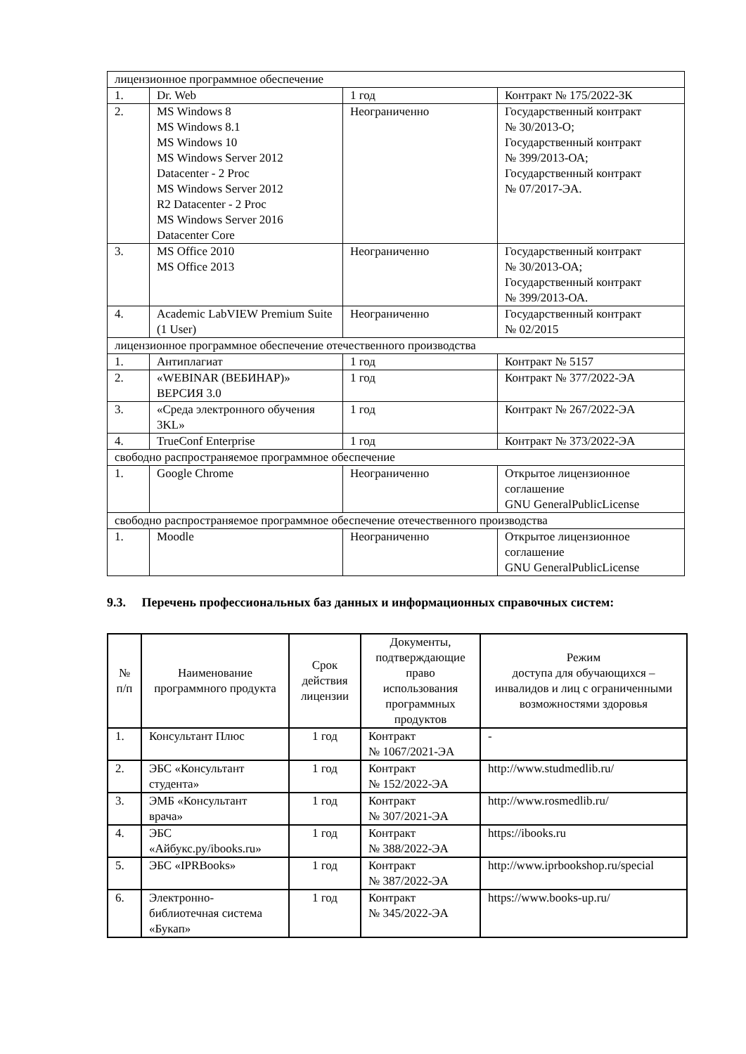| лицензионное программное обеспечение | | | |
| 1. | Dr. Web | 1 год | Контракт № 175/2022-ЗК |
| 2. | MS Windows 8 MS Windows 8.1 MS Windows 10 MS Windows Server 2012 Datacenter - 2 Proc MS Windows Server 2012 R2 Datacenter - 2 Proc MS Windows Server 2016 Datacenter Core | Неограниченно | Государственный контракт № 30/2013-О; Государственный контракт № 399/2013-ОА; Государственный контракт № 07/2017-ЭА. |
| 3. | MS Office 2010 MS Office 2013 | Неограниченно | Государственный контракт № 30/2013-ОА; Государственный контракт № 399/2013-ОА. |
| 4. | Academic LabVIEW Premium Suite (1 User) | Неограниченно | Государственный контракт № 02/2015 |
| лицензионное программное обеспечение отечественного производства | | | |
| 1. | Антиплагиат | 1 год | Контракт № 5157 |
| 2. | «WEBINAR (ВЕБИНАР)» ВЕРСИЯ 3.0 | 1 год | Контракт № 377/2022-ЭА |
| 3. | «Среда электронного обучения 3KL» | 1 год | Контракт № 267/2022-ЭА |
| 4. | TrueConf Enterprise | 1 год | Контракт № 373/2022-ЭА |
| свободно распространяемое программное обеспечение | | | |
| 1. | Google Chrome | Неограниченно | Открытое лицензионное соглашение GNU GeneralPublicLicense |
| свободно распространяемое программное обеспечение отечественного производства | | | |
| 1. | Moodle | Неограниченно | Открытое лицензионное соглашение GNU GeneralPublicLicense |
9.3. Перечень профессиональных баз данных и информационных справочных систем:
| № п/п | Наименование программного продукта | Срок действия лицензии | Документы, подтверждающие право использования программных продуктов | Режим доступа для обучающихся – инвалидов и лиц с ограниченными возможностями здоровья |
| --- | --- | --- | --- | --- |
| 1. | Консультант Плюс | 1 год | Контракт № 1067/2021-ЭА | - |
| 2. | ЭБС «Консультант студента» | 1 год | Контракт № 152/2022-ЭА | http://www.studmedlib.ru/ |
| 3. | ЭМБ «Консультант врача» | 1 год | Контракт № 307/2021-ЭА | http://www.rosmedlib.ru/ |
| 4. | ЭБС «Айбукс.ру/ibooks.ru» | 1 год | Контракт № 388/2022-ЭА | https://ibooks.ru |
| 5. | ЭБС «IPRBooks» | 1 год | Контракт № 387/2022-ЭА | http://www.iprbookshop.ru/special |
| 6. | Электронно-библиотечная система «Букап» | 1 год | Контракт № 345/2022-ЭА | https://www.books-up.ru/ |